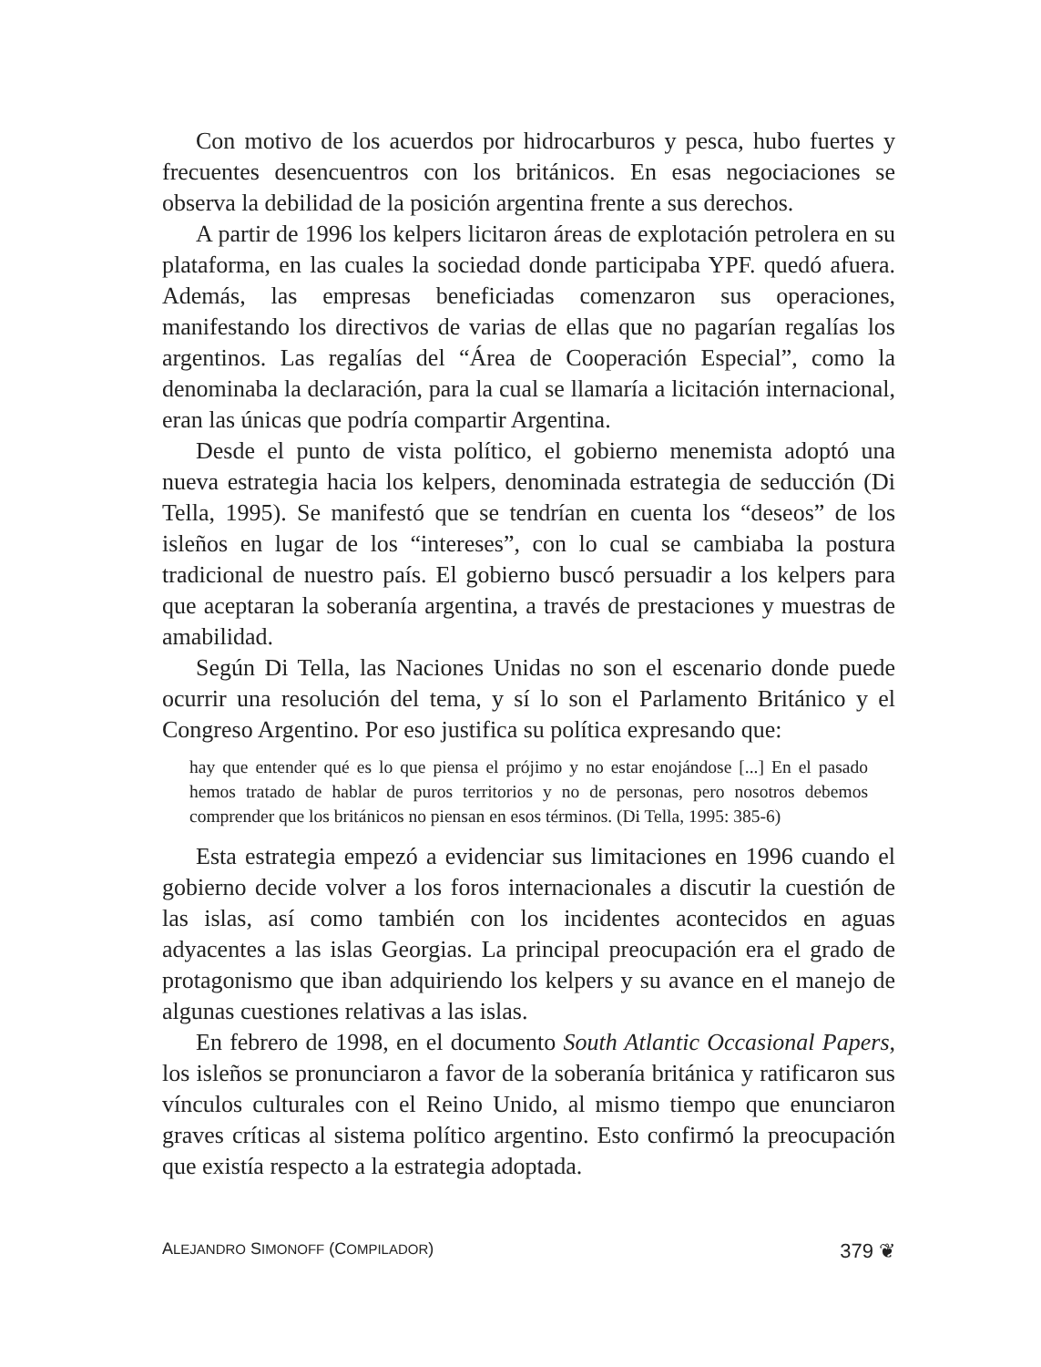Con motivo de los acuerdos por hidrocarburos y pesca, hubo fuertes y frecuentes desencuentros con los británicos. En esas negociaciones se observa la debilidad de la posición argentina frente a sus derechos.
A partir de 1996 los kelpers licitaron áreas de explotación petrolera en su plataforma, en las cuales la sociedad donde participaba YPF. quedó afuera. Además, las empresas beneficiadas comenzaron sus operaciones, manifestando los directivos de varias de ellas que no pagarían regalías los argentinos. Las regalías del “Área de Cooperación Especial”, como la denominaba la declaración, para la cual se llamaría a licitación internacional, eran las únicas que podría compartir Argentina.
Desde el punto de vista político, el gobierno menemista adoptó una nueva estrategia hacia los kelpers, denominada estrategia de seducción (Di Tella, 1995). Se manifestó que se tendrían en cuenta los “deseos” de los isleños en lugar de los “intereses”, con lo cual se cambiaba la postura tradicional de nuestro país. El gobierno buscó persuadir a los kelpers para que aceptaran la soberanía argentina, a través de prestaciones y muestras de amabilidad.
Según Di Tella, las Naciones Unidas no son el escenario donde puede ocurrir una resolución del tema, y sí lo son el Parlamento Británico y el Congreso Argentino. Por eso justifica su política expresando que:
hay que entender qué es lo que piensa el prójimo y no estar enojándose [...] En el pasado hemos tratado de hablar de puros territorios y no de personas, pero nosotros debemos comprender que los británicos no piensan en esos términos. (Di Tella, 1995: 385-6)
Esta estrategia empezó a evidenciar sus limitaciones en 1996 cuando el gobierno decide volver a los foros internacionales a discutir la cuestión de las islas, así como también con los incidentes acontecidos en aguas adyacentes a las islas Georgias. La principal preocupación era el grado de protagonismo que iban adquiriendo los kelpers y su avance en el manejo de algunas cuestiones relativas a las islas.
En febrero de 1998, en el documento South Atlantic Occasional Papers, los isleños se pronunciaron a favor de la soberanía británica y ratificaron sus vínculos culturales con el Reino Unido, al mismo tiempo que enunciaron graves críticas al sistema político argentino. Esto confirmó la preocupación que existía respecto a la estrategia adoptada.
ALEJANDRO SIMONOFF (COMPILADOR) 379 ❦